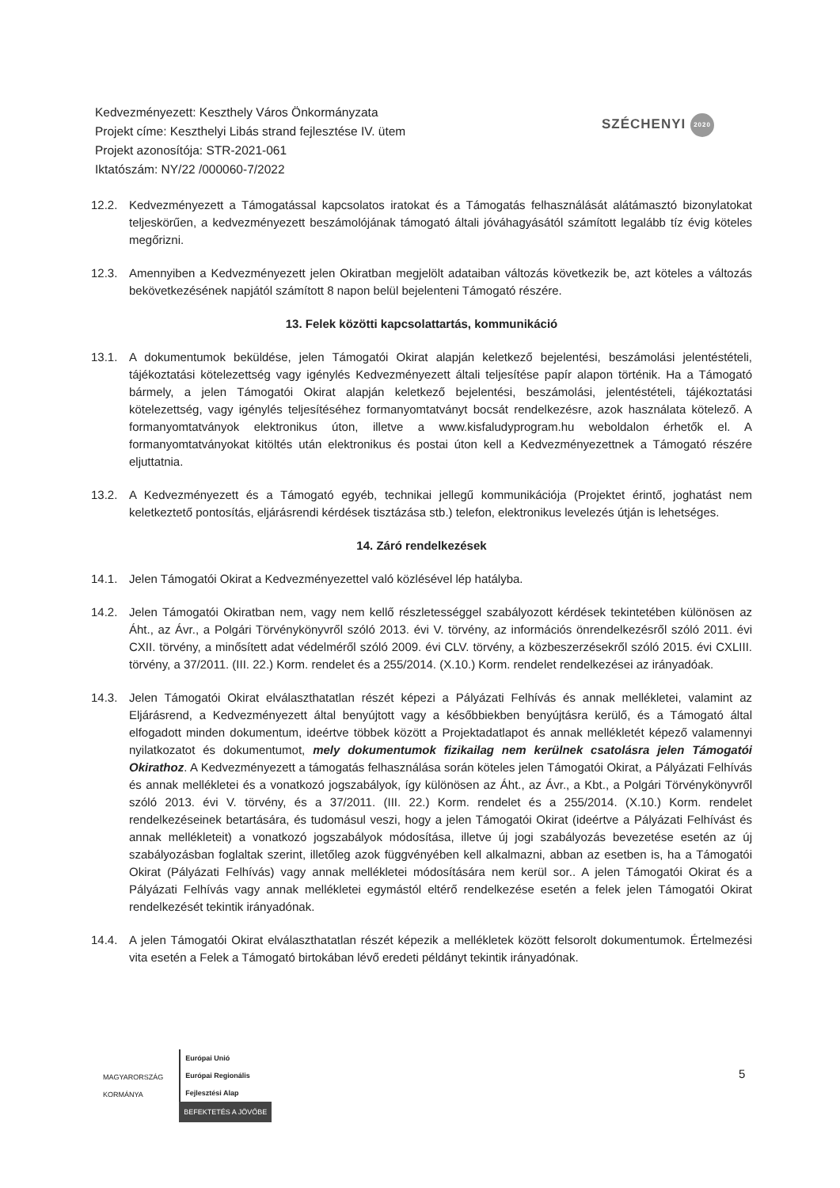Kedvezményezett: Keszthely Város Önkormányzata
Projekt címe: Keszthelyi Libás strand fejlesztése IV. ütem
Projekt azonosítója: STR-2021-061
Iktatószám: NY/22 /000060-7/2022
SZÉCHENYI 2020
12.2. Kedvezményezett a Támogatással kapcsolatos iratokat és a Támogatás felhasználását alátámasztó bizonylatokat teljeskörűen, a kedvezményezett beszámolójának támogató általi jóváhagyásától számított legalább tíz évig köteles megőrizni.
12.3. Amennyiben a Kedvezményezett jelen Okiratban megjelölt adataiban változás következik be, azt köteles a változás bekövetkezésének napjától számított 8 napon belül bejelenteni Támogató részére.
13. Felek közötti kapcsolattartás, kommunikáció
13.1. A dokumentumok beküldése, jelen Támogatói Okirat alapján keletkező bejelentési, beszámolási jelentéstételi, tájékoztatási kötelezettség vagy igénylés Kedvezményezett általi teljesítése papír alapon történik. Ha a Támogató bármely, a jelen Támogatói Okirat alapján keletkező bejelentési, beszámolási, jelentéstételi, tájékoztatási kötelezettség, vagy igénylés teljesítéséhez formanyomtatványt bocsát rendelkezésre, azok használata kötelező. A formanyomtatványok elektronikus úton, illetve a www.kisfaludyprogram.hu weboldalon érhetők el. A formanyomtatványokat kitöltés után elektronikus és postai úton kell a Kedvezményezettnek a Támogató részére eljuttatnia.
13.2. A Kedvezményezett és a Támogató egyéb, technikai jellegű kommunikációja (Projektet érintő, joghatást nem keletkeztető pontosítás, eljárásrendi kérdések tisztázása stb.) telefon, elektronikus levelezés útján is lehetséges.
14. Záró rendelkezések
14.1. Jelen Támogatói Okirat a Kedvezményezettel való közlésével lép hatályba.
14.2. Jelen Támogatói Okiratban nem, vagy nem kellő részletességgel szabályozott kérdések tekintetében különösen az Áht., az Ávr., a Polgári Törvénykönyvről szóló 2013. évi V. törvény, az információs önrendelkezésről szóló 2011. évi CXII. törvény, a minősített adat védelméről szóló 2009. évi CLV. törvény, a közbeszerzésekről szóló 2015. évi CXLIII. törvény, a 37/2011. (III. 22.) Korm. rendelet és a 255/2014. (X.10.) Korm. rendelet rendelkezései az irányadóak.
14.3. Jelen Támogatói Okirat elválaszthatatlan részét képezi a Pályázati Felhívás és annak mellékletei, valamint az Eljárásrend, a Kedvezményezett által benyújtott vagy a későbbiekben benyújtásra kerülő, és a Támogató által elfogadott minden dokumentum, ideértve többek között a Projektadatlapot és annak mellékletét képező valamennyi nyilatkozatot és dokumentumot, mely dokumentumok fizikailag nem kerülnek csatolásra jelen Támogatói Okirathoz. A Kedvezményezett a támogatás felhasználása során köteles jelen Támogatói Okirat, a Pályázati Felhívás és annak mellékletei és a vonatkozó jogszabályok, így különösen az Áht., az Ávr., a Kbt., a Polgári Törvénykönyvről szóló 2013. évi V. törvény, és a 37/2011. (III. 22.) Korm. rendelet és a 255/2014. (X.10.) Korm. rendelet rendelkezéseinek betartására, és tudomásul veszi, hogy a jelen Támogatói Okirat (ideértve a Pályázati Felhívást és annak mellékleteit) a vonatkozó jogszabályok módosítása, illetve új jogi szabályozás bevezetése esetén az új szabályozásban foglaltak szerint, illetőleg azok függvényében kell alkalmazni, abban az esetben is, ha a Támogatói Okirat (Pályázati Felhívás) vagy annak mellékletei módosítására nem kerül sor.. A jelen Támogatói Okirat és a Pályázati Felhívás vagy annak mellékletei egymástól eltérő rendelkezése esetén a felek jelen Támogatói Okirat rendelkezését tekintik irányadónak.
14.4. A jelen Támogatói Okirat elválaszthatatlan részét képezik a mellékletek között felsorolt dokumentumok. Értelmezési vita esetén a Felek a Támogató birtokában lévő eredeti példányt tekintik irányadónak.
MAGYARORSZÁG
KORMÁNYA
Európai Unió
Európai Regionális
Fejlesztési Alap
BEFEKTETÉS A JÖVŐBE
5